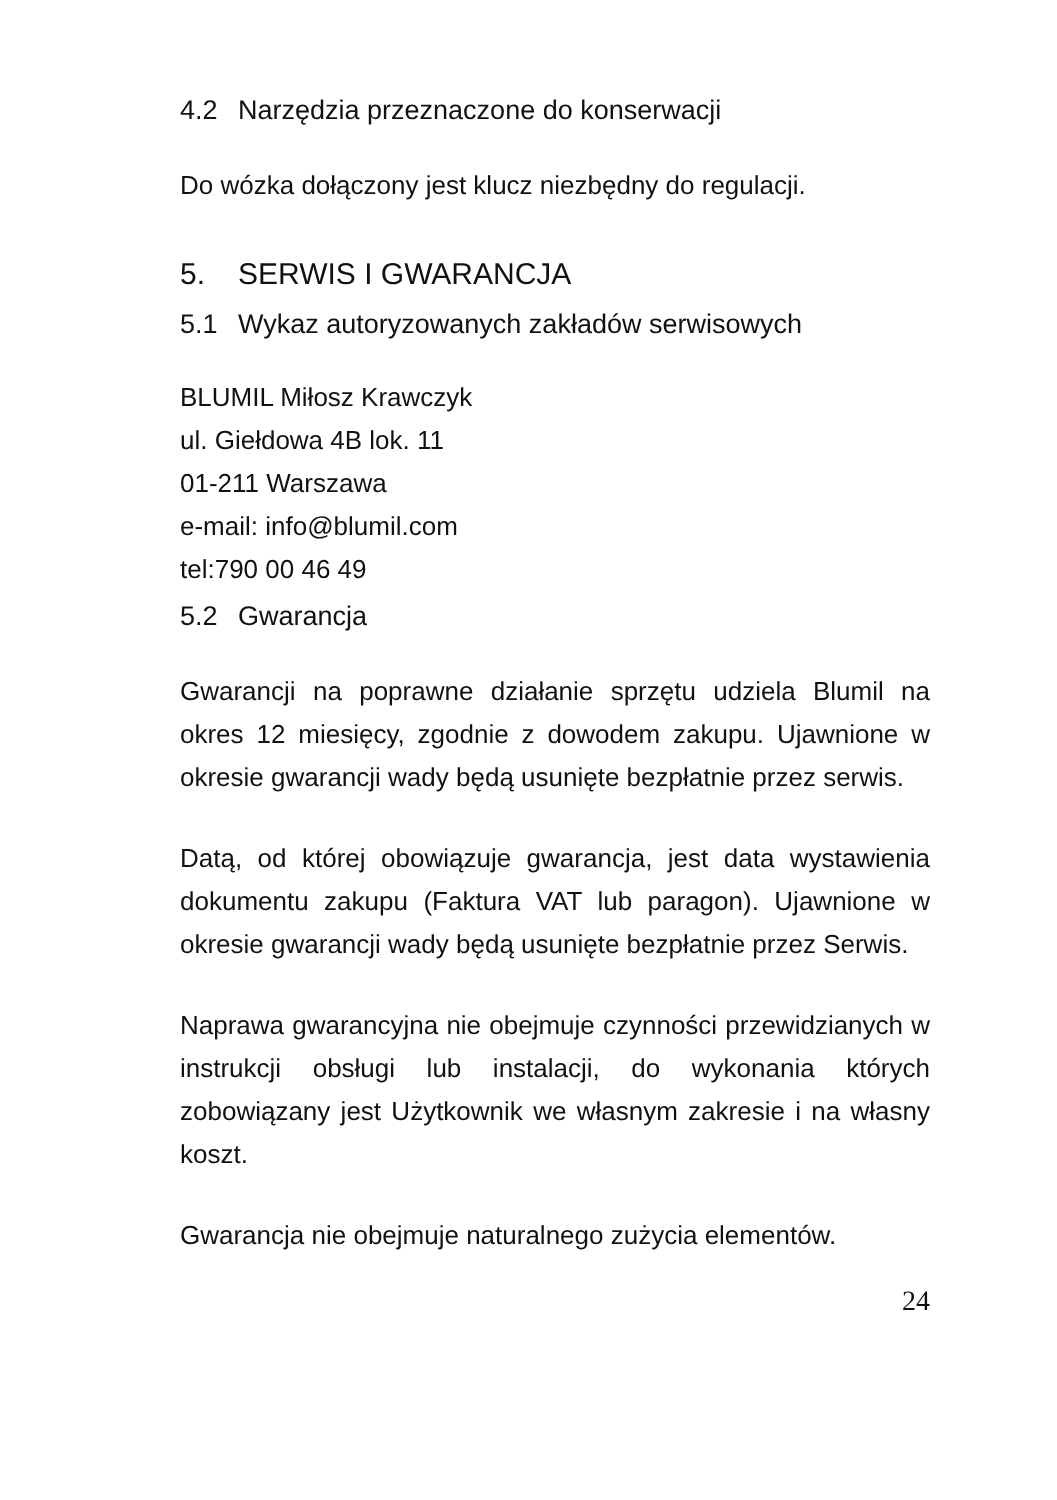4.2 Narzędzia przeznaczone do konserwacji
Do wózka dołączony jest klucz niezbędny do regulacji.
5. SERWIS I GWARANCJA
5.1 Wykaz autoryzowanych zakładów serwisowych
BLUMIL Miłosz Krawczyk
ul. Giełdowa 4B lok. 11
01-211 Warszawa
e-mail: info@blumil.com
tel:790 00 46 49
5.2 Gwarancja
Gwarancji na poprawne działanie sprzętu udziela Blumil na okres 12 miesięcy, zgodnie z dowodem zakupu. Ujawnione w okresie gwarancji wady będą usunięte bezpłatnie przez serwis.
Datą, od której obowiązuje gwarancja, jest data wystawienia dokumentu zakupu (Faktura VAT lub paragon). Ujawnione w okresie gwarancji wady będą usunięte bezpłatnie przez Serwis.
Naprawa gwarancyjna nie obejmuje czynności przewidzianych w instrukcji obsługi lub instalacji, do wykonania których zobowiązany jest Użytkownik we własnym zakresie i na własny koszt.
Gwarancja nie obejmuje naturalnego zużycia elementów.
24